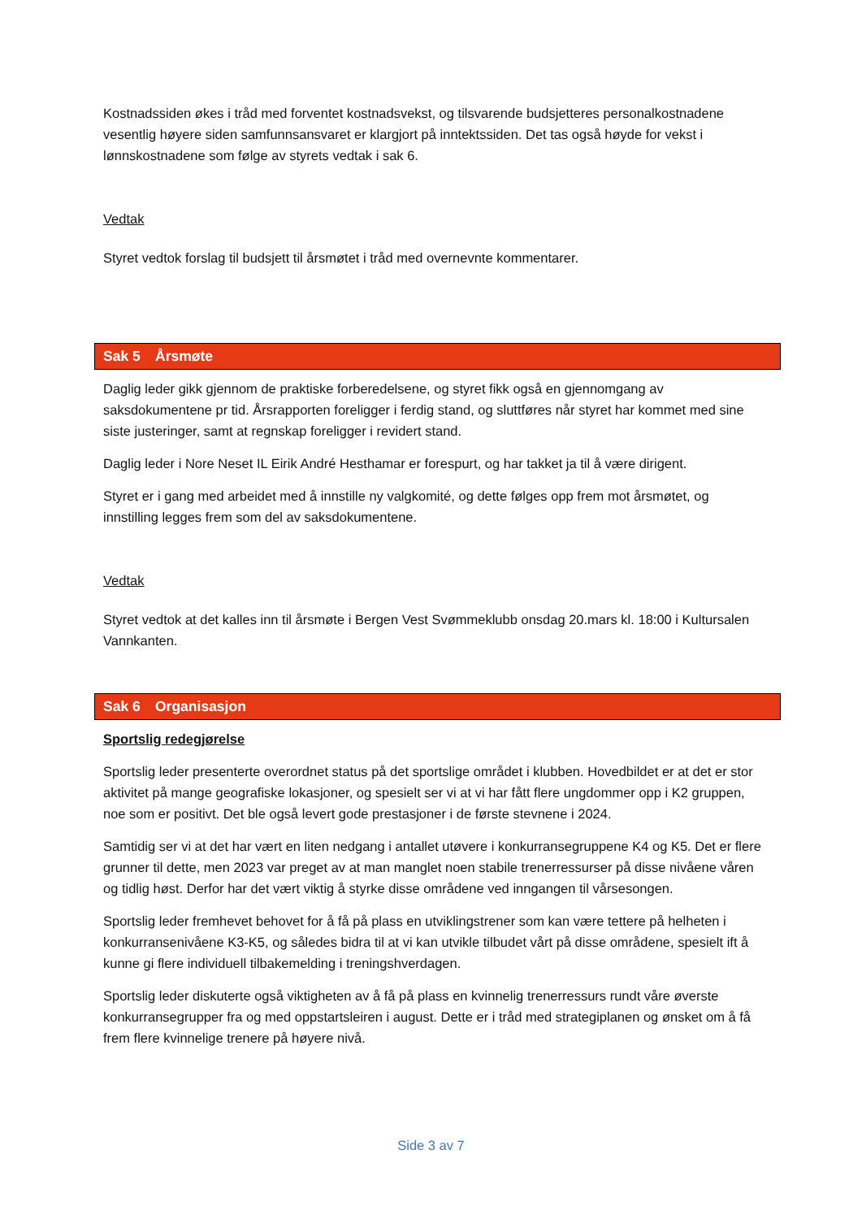Kostnadssiden økes i tråd med forventet kostnadsvekst, og tilsvarende budsjetteres personalkostnadene vesentlig høyere siden samfunnsansvaret er klargjort på inntektssiden. Det tas også høyde for vekst i lønnskostnadene som følge av styrets vedtak i sak 6.
Vedtak
Styret vedtok forslag til budsjett til årsmøtet i tråd med overnevnte kommentarer.
Sak 5 Årsmøte
Daglig leder gikk gjennom de praktiske forberedelsene, og styret fikk også en gjennomgang av saksdokumentene pr tid. Årsrapporten foreligger i ferdig stand, og sluttføres når styret har kommet med sine siste justeringer, samt at regnskap foreligger i revidert stand.
Daglig leder i Nore Neset IL Eirik André Hesthamar er forespurt, og har takket ja til å være dirigent.
Styret er i gang med arbeidet med å innstille ny valgkomité, og dette følges opp frem mot årsmøtet, og innstilling legges frem som del av saksdokumentene.
Vedtak
Styret vedtok at det kalles inn til årsmøte i Bergen Vest Svømmeklubb onsdag 20.mars kl. 18:00 i Kultursalen Vannkanten.
Sak 6 Organisasjon
Sportslig redegjørelse
Sportslig leder presenterte overordnet status på det sportslige området i klubben. Hovedbildet er at det er stor aktivitet på mange geografiske lokasjoner, og spesielt ser vi at vi har fått flere ungdommer opp i K2 gruppen, noe som er positivt. Det ble også levert gode prestasjoner i de første stevnene i 2024.
Samtidig ser vi at det har vært en liten nedgang i antallet utøvere i konkurransegruppene K4 og K5. Det er flere grunner til dette, men 2023 var preget av at man manglet noen stabile trenerressurser på disse nivåene våren og tidlig høst. Derfor har det vært viktig å styrke disse områdene ved inngangen til vårsesongen.
Sportslig leder fremhevet behovet for å få på plass en utviklingstrener som kan være tettere på helheten i konkurransenivåene K3-K5, og således bidra til at vi kan utvikle tilbudet vårt på disse områdene, spesielt ift å kunne gi flere individuell tilbakemelding i treningshverdagen.
Sportslig leder diskuterte også viktigheten av å få på plass en kvinnelig trenerressurs rundt våre øverste konkurransegrupper fra og med oppstartsleiren i august. Dette er i tråd med strategiplanen og ønsket om å få frem flere kvinnelige trenere på høyere nivå.
Side 3 av 7